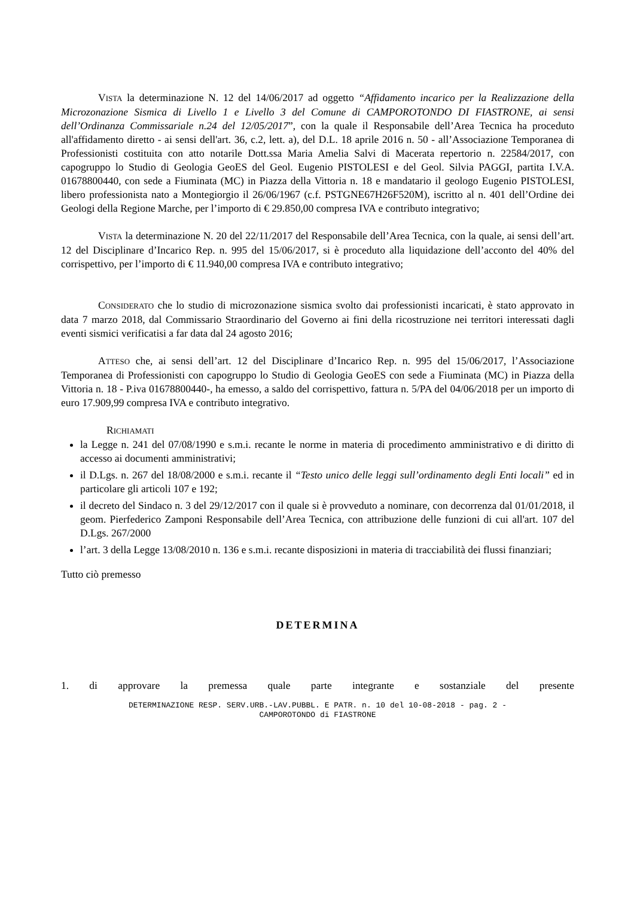VISTA la determinazione N. 12 del 14/06/2017 ad oggetto “Affidamento incarico per la Realizzazione della Microzonazione Sismica di Livello 1 e Livello 3 del Comune di CAMPOROTONDO DI FIASTRONE, ai sensi dell’Ordinanza Commissariale n.24 del 12/05/2017”, con la quale il Responsabile dell’Area Tecnica ha proceduto all'affidamento diretto - ai sensi dell'art. 36, c.2, lett. a), del D.L. 18 aprile 2016 n. 50 - all’Associazione Temporanea di Professionisti costituita con atto notarile Dott.ssa Maria Amelia Salvi di Macerata repertorio n. 22584/2017, con capogruppo lo Studio di Geologia GeoES del Geol. Eugenio PISTOLESI e del Geol. Silvia PAGGI, partita I.V.A. 01678800440, con sede a Fiuminata (MC) in Piazza della Vittoria n. 18 e mandatario il geologo Eugenio PISTOLESI, libero professionista nato a Montegiorgio il 26/06/1967 (c.f. PSTGNE67H26F520M), iscritto al n. 401 dell’Ordine dei Geologi della Regione Marche, per l’importo di € 29.850,00 compresa IVA e contributo integrativo;
VISTA la determinazione N. 20 del 22/11/2017 del Responsabile dell’Area Tecnica, con la quale, ai sensi dell’art. 12 del Disciplinare d’Incarico Rep. n. 995 del 15/06/2017, si è proceduto alla liquidazione dell’acconto del 40% del corrispettivo, per l’importo di € 11.940,00 compresa IVA e contributo integrativo;
CONSIDERATO che lo studio di microzonazione sismica svolto dai professionisti incaricati, è stato approvato in data 7 marzo 2018, dal Commissario Straordinario del Governo ai fini della ricostruzione nei territori interessati dagli eventi sismici verificatisi a far data dal 24 agosto 2016;
ATTESO che, ai sensi dell’art. 12 del Disciplinare d’Incarico Rep. n. 995 del 15/06/2017, l’Associazione Temporanea di Professionisti con capogruppo lo Studio di Geologia GeoES con sede a Fiuminata (MC) in Piazza della Vittoria n. 18 - P.iva 01678800440-, ha emesso, a saldo del corrispettivo, fattura n. 5/PA del 04/06/2018 per un importo di euro 17.909,99 compresa IVA e contributo integrativo.
RICHIAMATI
la Legge n. 241 del 07/08/1990 e s.m.i. recante le norme in materia di procedimento amministrativo e di diritto di accesso ai documenti amministrativi;
il D.Lgs. n. 267 del 18/08/2000 e s.m.i. recante il “Testo unico delle leggi sull’ordinamento degli Enti locali” ed in particolare gli articoli 107 e 192;
il decreto del Sindaco n. 3 del 29/12/2017 con il quale si è provveduto a nominare, con decorrenza dal 01/01/2018, il geom. Pierfederico Zamponi Responsabile dell’Area Tecnica, con attribuzione delle funzioni di cui all'art. 107 del D.Lgs. 267/2000
l’art. 3 della Legge 13/08/2010 n. 136 e s.m.i. recante disposizioni in materia di tracciabilità dei flussi finanziari;
Tutto ciò premesso
DETERMINA
1. di approvare la premessa quale parte integrante e sostanziale del presente
DETERMINAZIONE RESP. SERV.URB.-LAV.PUBBL. E PATR. n. 10 del 10-08-2018 - pag. 2 -
CAMPOROTONDO di FIASTRONE